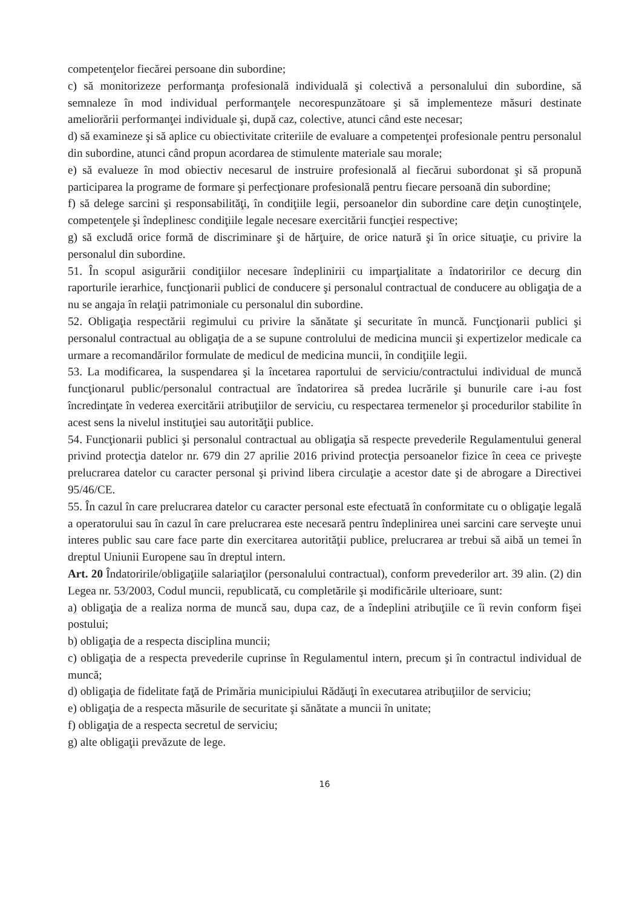competenţelor fiecărei persoane din subordine;
c) să monitorizeze performanţa profesională individuală şi colectivă a personalului din subordine, să semnaleze în mod individual performanţele necorespunzătoare şi să implementeze măsuri destinate ameliorării performanţei individuale şi, după caz, colective, atunci când este necesar;
d) să examineze şi să aplice cu obiectivitate criteriile de evaluare a competenţei profesionale pentru personalul din subordine, atunci când propun acordarea de stimulente materiale sau morale;
e) să evalueze în mod obiectiv necesarul de instruire profesională al fiecărui subordonat şi să propună participarea la programe de formare şi perfecţionare profesională pentru fiecare persoană din subordine;
f) să delege sarcini şi responsabilităţi, în condiţiile legii, persoanelor din subordine care deţin cunoştinţele, competenţele şi îndeplinesc condiţiile legale necesare exercitării funcţiei respective;
g) să excludă orice formă de discriminare şi de hărţuire, de orice natură şi în orice situaţie, cu privire la personalul din subordine.
51. În scopul asigurării condiţiilor necesare îndeplinirii cu imparţialitate a îndatoririlor ce decurg din raporturile ierarhice, funcţionarii publici de conducere şi personalul contractual de conducere au obligaţia de a nu se angaja în relaţii patrimoniale cu personalul din subordine.
52. Obligaţia respectării regimului cu privire la sănătate şi securitate în muncă. Funcţionarii publici şi personalul contractual au obligaţia de a se supune controlului de medicina muncii şi expertizelor medicale ca urmare a recomandărilor formulate de medicul de medicina muncii, în condiţiile legii.
53. La modificarea, la suspendarea şi la încetarea raportului de serviciu/contractului individual de muncă funcţionarul public/personalul contractual are îndatorirea să predea lucrările şi bunurile care i-au fost încredinţate în vederea exercitării atribuţiilor de serviciu, cu respectarea termenelor şi procedurilor stabilite în acest sens la nivelul instituţiei sau autorităţii publice.
54. Funcţionarii publici şi personalul contractual au obligaţia să respecte prevederile Regulamentului general privind protecţia datelor nr. 679 din 27 aprilie 2016 privind protecţia persoanelor fizice în ceea ce priveşte prelucrarea datelor cu caracter personal şi privind libera circulaţie a acestor date şi de abrogare a Directivei 95/46/CE.
55. În cazul în care prelucrarea datelor cu caracter personal este efectuată în conformitate cu o obligaţie legală a operatorului sau în cazul în care prelucrarea este necesară pentru îndeplinirea unei sarcini care serveşte unui interes public sau care face parte din exercitarea autorităţii publice, prelucrarea ar trebui să aibă un temei în dreptul Uniunii Europene sau în dreptul intern.
Art. 20 Îndatoririle/obligaţiile salariaţilor (personalului contractual), conform prevederilor art. 39 alin. (2) din Legea nr. 53/2003, Codul muncii, republicată, cu completările şi modificările ulterioare, sunt:
a) obligaţia de a realiza norma de muncă sau, dupa caz, de a îndeplini atribuţiile ce îi revin conform fişei postului;
b) obligaţia de a respecta disciplina muncii;
c) obligaţia de a respecta prevederile cuprinse în Regulamentul intern, precum şi în contractul individual de muncă;
d) obligaţia de fidelitate faţă de Primăria municipiului Rădăuţi în executarea atribuţiilor de serviciu;
e) obligaţia de a respecta măsurile de securitate şi sănătate a muncii în unitate;
f) obligaţia de a respecta secretul de serviciu;
g) alte obligaţii prevăzute de lege.
16